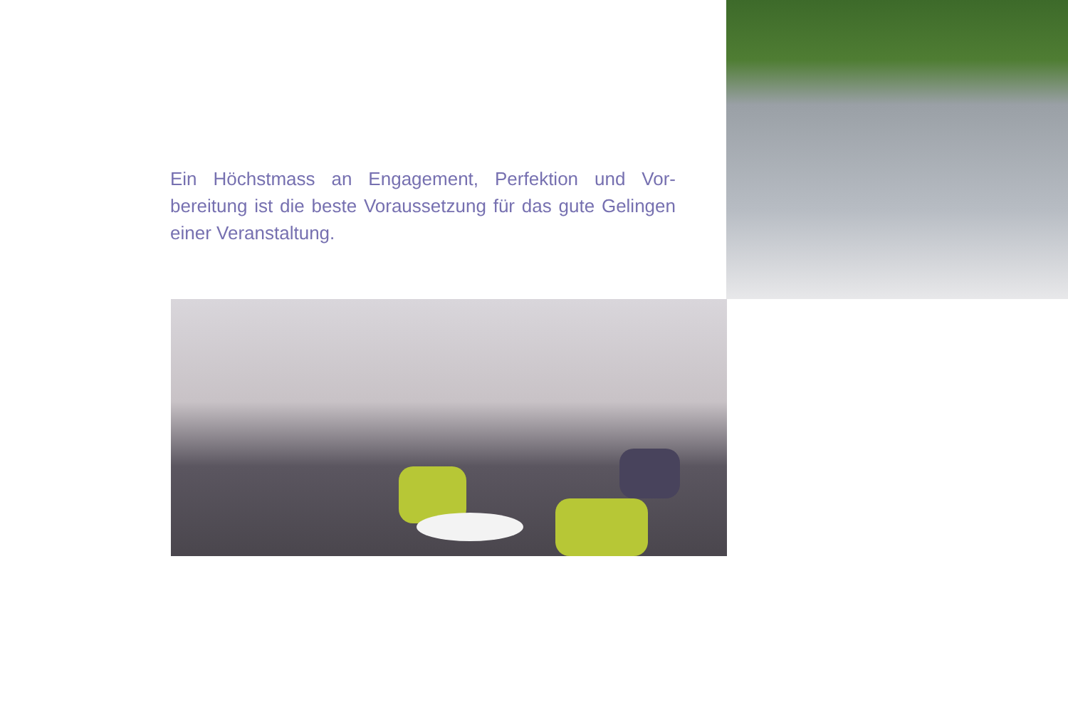Ein Höchstmass an Engagement, Perfektion und Vor-bereitung ist die beste Voraussetzung für das gute Gelingen einer Veranstaltung.